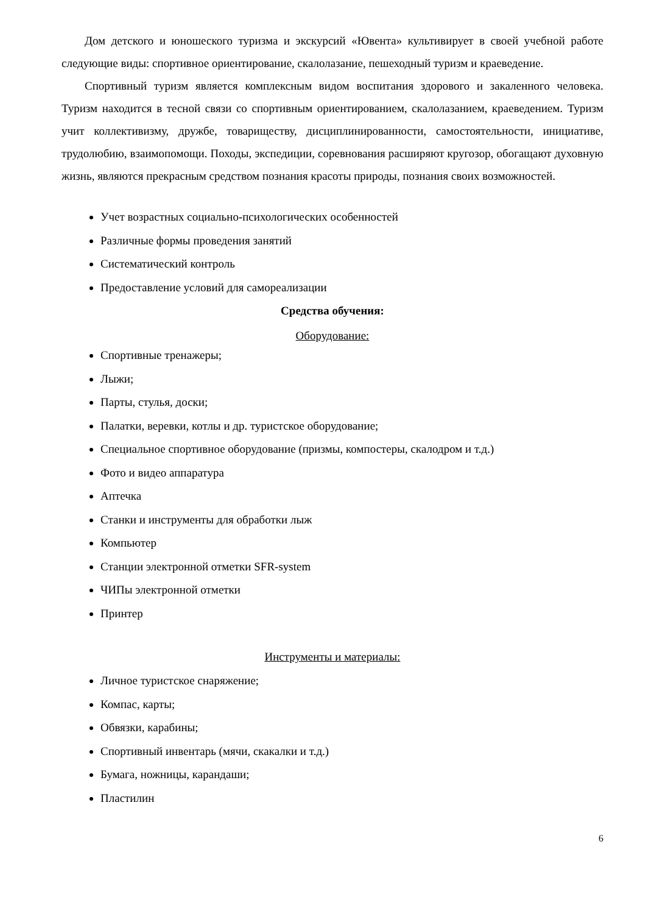Дом детского и юношеского туризма и экскурсий «Ювента» культивирует в своей учебной работе следующие виды: спортивное ориентирование, скалолазание, пешеходный туризм и краеведение.
Спортивный туризм является комплексным видом воспитания здорового и закаленного человека. Туризм находится в тесной связи со спортивным ориентированием, скалолазанием, краеведением. Туризм учит коллективизму, дружбе, товариществу, дисциплинированности, самостоятельности, инициативе, трудолюбию, взаимопомощи. Походы, экспедиции, соревнования расширяют кругозор, обогащают духовную жизнь, являются прекрасным средством познания красоты природы, познания своих возможностей.
Учет возрастных социально-психологических особенностей
Различные формы проведения занятий
Систематический контроль
Предоставление условий для самореализации
Средства обучения:
Оборудование:
Спортивные тренажеры;
Лыжи;
Парты, стулья, доски;
Палатки, веревки, котлы и др. туристское оборудование;
Специальное спортивное оборудование (призмы, компостеры, скалодром и т.д.)
Фото и видео аппаратура
Аптечка
Станки и инструменты для обработки лыж
Компьютер
Станции электронной отметки SFR-system
ЧИПы электронной отметки
Принтер
Инструменты и материалы:
Личное туристское снаряжение;
Компас, карты;
Обвязки, карабины;
Спортивный инвентарь (мячи, скакалки и т.д.)
Бумага, ножницы, карандаши;
Пластилин
6